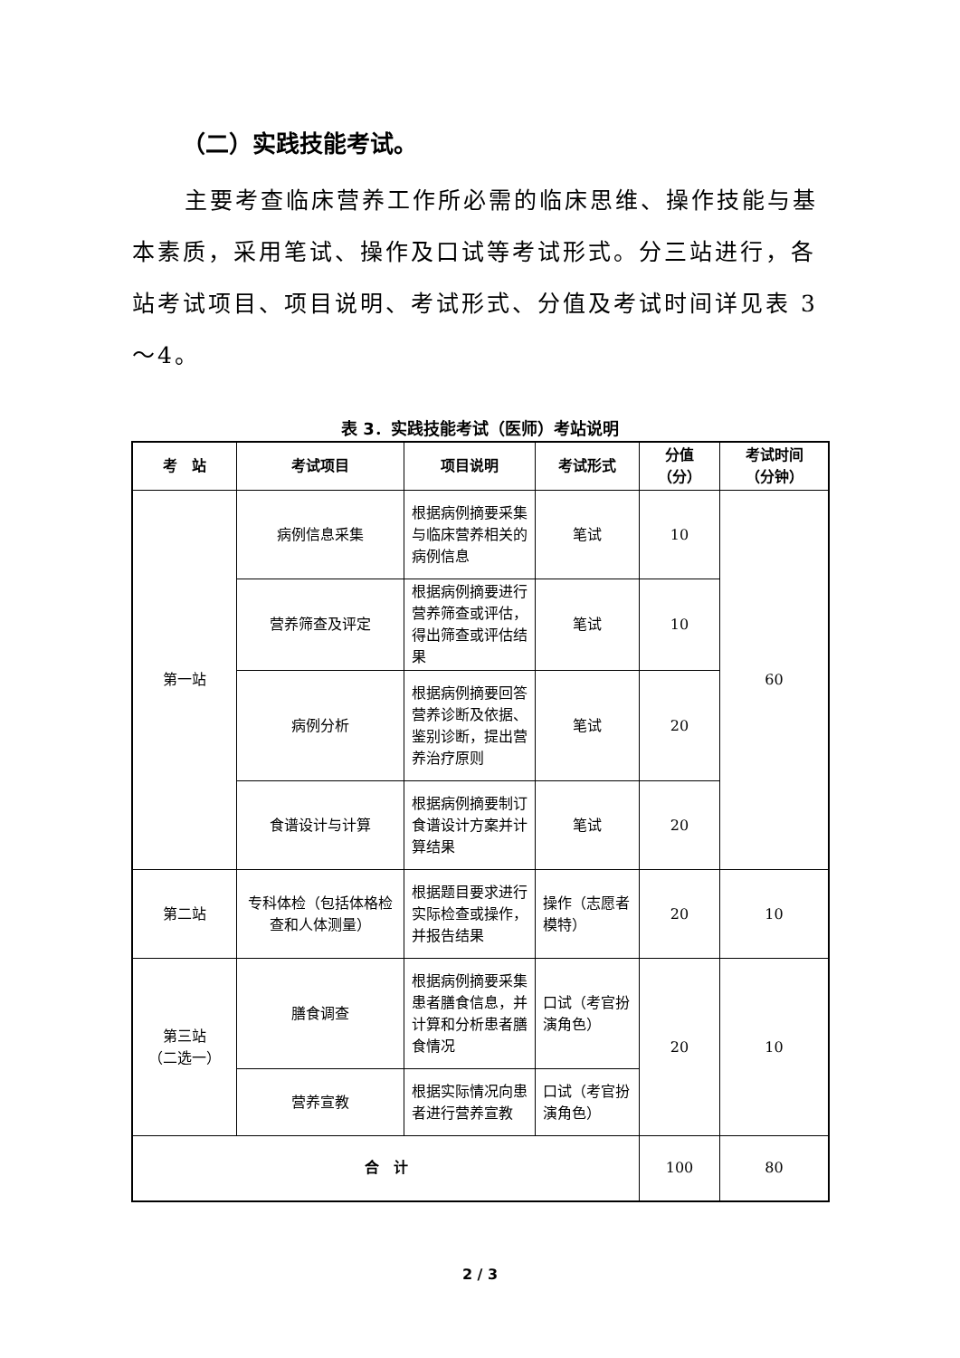（二）实践技能考试。
主要考查临床营养工作所必需的临床思维、操作技能与基本素质，采用笔试、操作及口试等考试形式。分三站进行，各站考试项目、项目说明、考试形式、分值及考试时间详见表 3～4。
表 3．实践技能考试（医师）考站说明
| 考 站 | 考试项目 | 项目说明 | 考试形式 | 分值 （分） | 考试时间 （分钟） |
| --- | --- | --- | --- | --- | --- |
| 第一站 | 病例信息采集 | 根据病例摘要采集与临床营养相关的病例信息 | 笔试 | 10 | 60 |
| | 营养筛查及评定 | 根据病例摘要进行营养筛查或评估，得出筛查或评估结果 | 笔试 | 10 | |
| | 病例分析 | 根据病例摘要回答营养诊断及依据、鉴别诊断，提出营养治疗原则 | 笔试 | 20 | |
| | 食谱设计与计算 | 根据病例摘要制订食谱设计方案并计算结果 | 笔试 | 20 | |
| 第二站 | 专科体检（包括体格检查和人体测量） | 根据题目要求进行实际检查或操作，并报告结果 | 操作（志愿者模特） | 20 | 10 |
| 第三站 （二选一） | 膳食调查 | 根据病例摘要采集患者膳食信息，并计算和分析患者膳食情况 | 口试（考官扮演角色） | 20 | 10 |
| | 营养宣教 | 根据实际情况向患者进行营养宣教 | 口试（考官扮演角色） | | |
| 合 计 | | | | 100 | 80 |
2 / 3